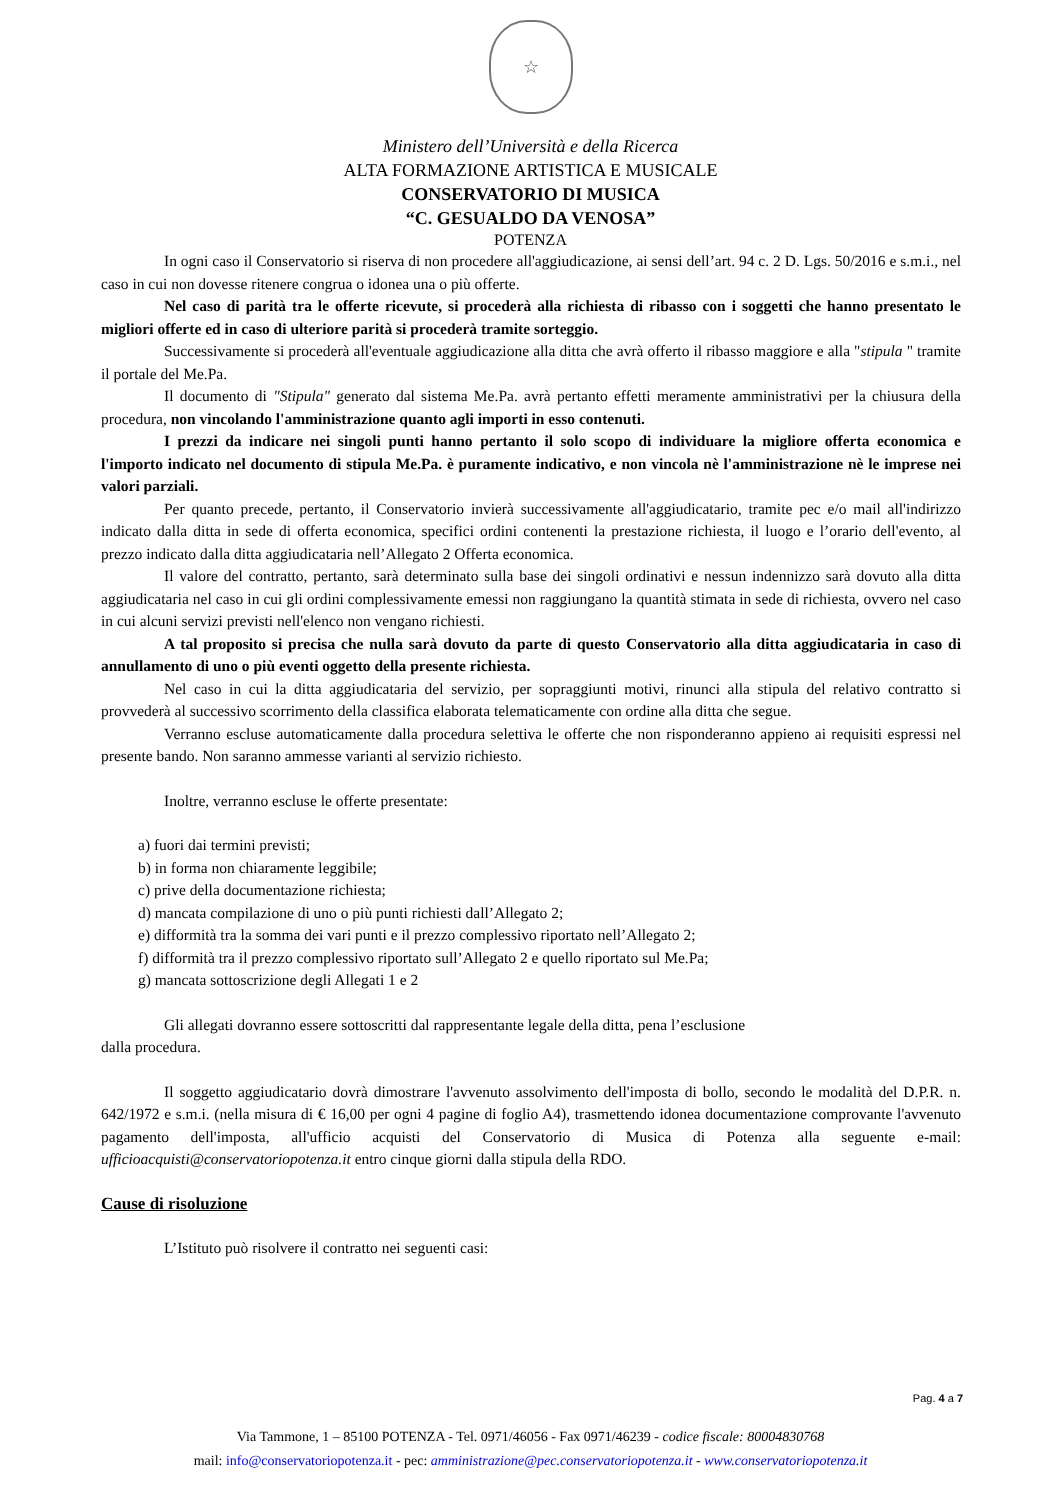☆
Ministero dell’Università e della Ricerca
ALTA FORMAZIONE ARTISTICA E MUSICALE
CONSERVATORIO DI MUSICA
“C. GESUALDO DA VENOSA”
POTENZA
In ogni caso il Conservatorio si riserva di non procedere all'aggiudicazione, ai sensi dell’art. 94 c. 2 D. Lgs. 50/2016 e s.m.i., nel caso in cui non dovesse ritenere congrua o idonea una o più offerte.
Nel caso di parità tra le offerte ricevute, si procederà alla richiesta di ribasso con i soggetti che hanno presentato le migliori offerte ed in caso di ulteriore parità si procederà tramite sorteggio.
Successivamente si procederà all'eventuale aggiudicazione alla ditta che avrà offerto il ribasso maggiore e alla "stipula " tramite il portale del Me.Pa.
Il documento di "Stipula" generato dal sistema Me.Pa. avrà pertanto effetti meramente amministrativi per la chiusura della procedura, non vincolando l'amministrazione quanto agli importi in esso contenuti.
I prezzi da indicare nei singoli punti hanno pertanto il solo scopo di individuare la migliore offerta economica e l'importo indicato nel documento di stipula Me.Pa. è puramente indicativo, e non vincola nè l'amministrazione nè le imprese nei valori parziali.
Per quanto precede, pertanto, il Conservatorio invierà successivamente all'aggiudicatario, tramite pec e/o mail all'indirizzo indicato dalla ditta in sede di offerta economica, specifici ordini contenenti la prestazione richiesta, il luogo e l’orario dell'evento, al prezzo indicato dalla ditta aggiudicataria nell’Allegato 2 Offerta economica.
Il valore del contratto, pertanto, sarà determinato sulla base dei singoli ordinativi e nessun indennizzo sarà dovuto alla ditta aggiudicataria nel caso in cui gli ordini complessivamente emessi non raggiungano la quantità stimata in sede di richiesta, ovvero nel caso in cui alcuni servizi previsti nell'elenco non vengano richiesti.
A tal proposito si precisa che nulla sarà dovuto da parte di questo Conservatorio alla ditta aggiudicataria in caso di annullamento di uno o più eventi oggetto della presente richiesta.
Nel caso in cui la ditta aggiudicataria del servizio, per sopraggiunti motivi, rinunci alla stipula del relativo contratto si provvederà al successivo scorrimento della classifica elaborata telematicamente con ordine alla ditta che segue.
Verranno escluse automaticamente dalla procedura selettiva le offerte che non risponderanno appieno ai requisiti espressi nel presente bando. Non saranno ammesse varianti al servizio richiesto.
Inoltre, verranno escluse le offerte presentate:
a) fuori dai termini previsti;
b) in forma non chiaramente leggibile;
c) prive della documentazione richiesta;
d) mancata compilazione di uno o più punti richiesti dall’Allegato 2;
e) difformità tra la somma dei vari punti e il prezzo complessivo riportato nell’Allegato 2;
f) difformità tra il prezzo complessivo riportato sull’Allegato 2 e quello riportato sul Me.Pa;
g) mancata sottoscrizione degli Allegati 1 e 2
Gli allegati dovranno essere sottoscritti dal rappresentante legale della ditta, pena l’esclusione
dalla procedura.
Il soggetto aggiudicatario dovrà dimostrare l'avvenuto assolvimento dell'imposta di bollo, secondo le modalità del D.P.R. n. 642/1972 e s.m.i. (nella misura di € 16,00 per ogni 4 pagine di foglio A4), trasmettendo idonea documentazione comprovante l'avvenuto pagamento dell'imposta, all'ufficio acquisti del Conservatorio di Musica di Potenza alla seguente e-mail: ufficioacquisti@conservatoriopotenza.it entro cinque giorni dalla stipula della RDO.
Cause di risoluzione
L’Istituto può risolvere il contratto nei seguenti casi:
Pag. 4 a 7
Via Tammone, 1 – 85100 POTENZA - Tel. 0971/46056 - Fax 0971/46239 - codice fiscale: 80004830768
mail: info@conservatoriopotenza.it - pec: amministrazione@pec.conservatoriopotenza.it - www.conservatoriopotenza.it